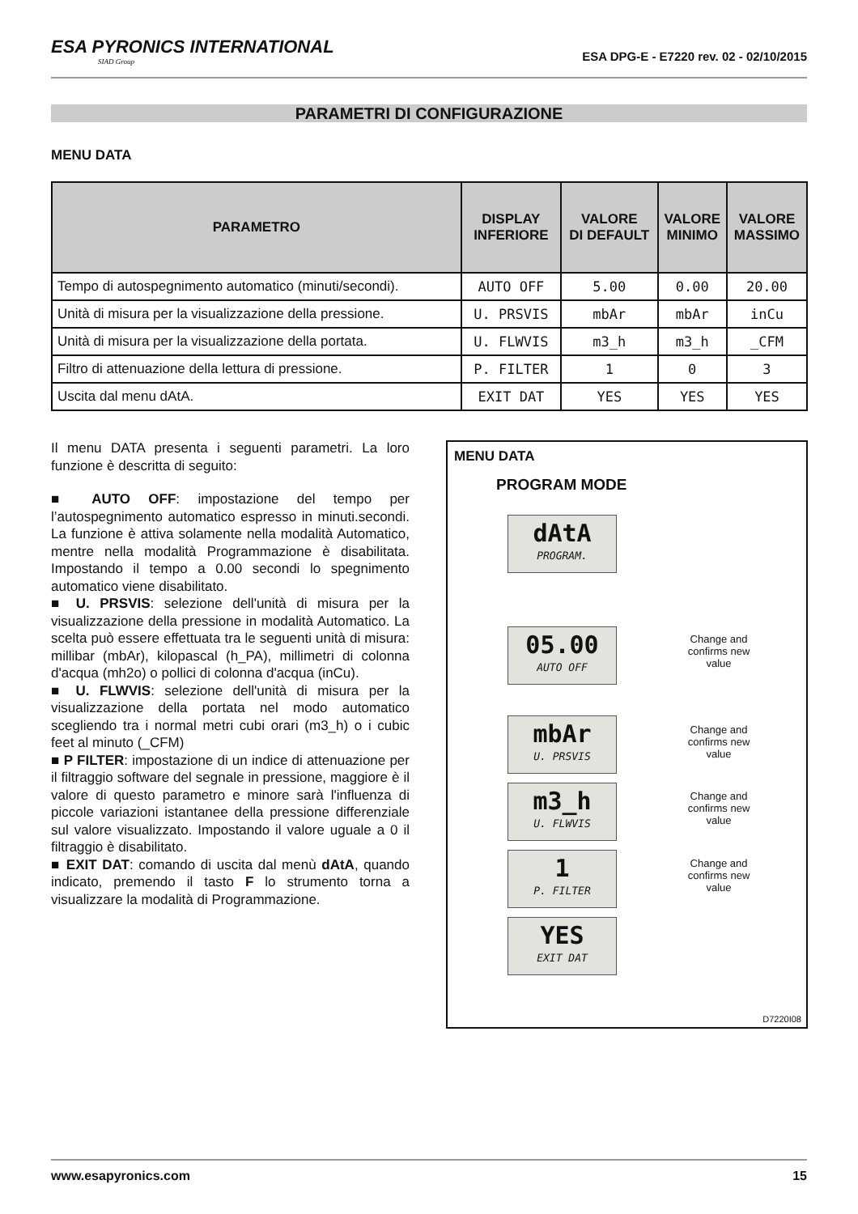ESA PYRONICS INTERNATIONAL
SIAD Group
ESA DPG-E - E7220 rev. 02 - 02/10/2015
PARAMETRI DI CONFIGURAZIONE
MENU DATA
| PARAMETRO | DISPLAY INFERIORE | VALORE DI DEFAULT | VALORE MINIMO | VALORE MASSIMO |
| --- | --- | --- | --- | --- |
| Tempo di autospegnimento automatico (minuti/secondi). | AUTO OFF | 5.00 | 0.00 | 20.00 |
| Unità di misura per la visualizzazione della pressione. | U. PRSVIS | mbAr | mbAr | inCu |
| Unità di misura per la visualizzazione della portata. | U. FLWVIS | m3_h | m3_h | _CFM |
| Filtro di attenuazione della lettura di pressione. | P. FILTER | 1 | 0 | 3 |
| Uscita dal menu dAtA. | EXIT DAT | YES | YES | YES |
Il menu DATA presenta i seguenti parametri. La loro funzione è descritta di seguito:
■ AUTO OFF: impostazione del tempo per l’autospegnimento automatico espresso in minuti.secondi. La funzione è attiva solamente nella modalità Automatico, mentre nella modalità Programmazione è disabilitata. Impostando il tempo a 0.00 secondi lo spegnimento automatico viene disabilitato.
■ U. PRSVIS: selezione dell'unità di misura per la visualizzazione della pressione in modalità Automatico. La scelta può essere effettuata tra le seguenti unità di misura: millibar (mbAr), kilopascal (h_PA), millimetri di colonna d'acqua (mh2o) o pollici di colonna d'acqua (inCu).
■ U. FLWVIS: selezione dell'unità di misura per la visualizzazione della portata nel modo automatico scegliendo tra i normal metri cubi orari (m3_h) o i cubic feet al minuto (_CFM)
■ P FILTER: impostazione di un indice di attenuazione per il filtraggio software del segnale in pressione, maggiore è il valore di questo parametro e minore sarà l'influenza di piccole variazioni istantanee della pressione differenziale sul valore visualizzato. Impostando il valore uguale a 0 il filtraggio è disabilitato.
■ EXIT DAT: comando di uscita dal menù dAtA, quando indicato, premendo il tasto F lo strumento torna a visualizzare la modalità di Programmazione.
MENU DATA
PROGRAM MODE
dAtA
PROGRAM.
05.00
AUTO OFF
Change and confirms new value
mbAr
U. PRSVIS
Change and confirms new value
m3_h
U. FLWVIS
Change and confirms new value
1
P. FILTER
Change and confirms new value
YES
EXIT DAT
D7220I08
www.esapyronics.com 15